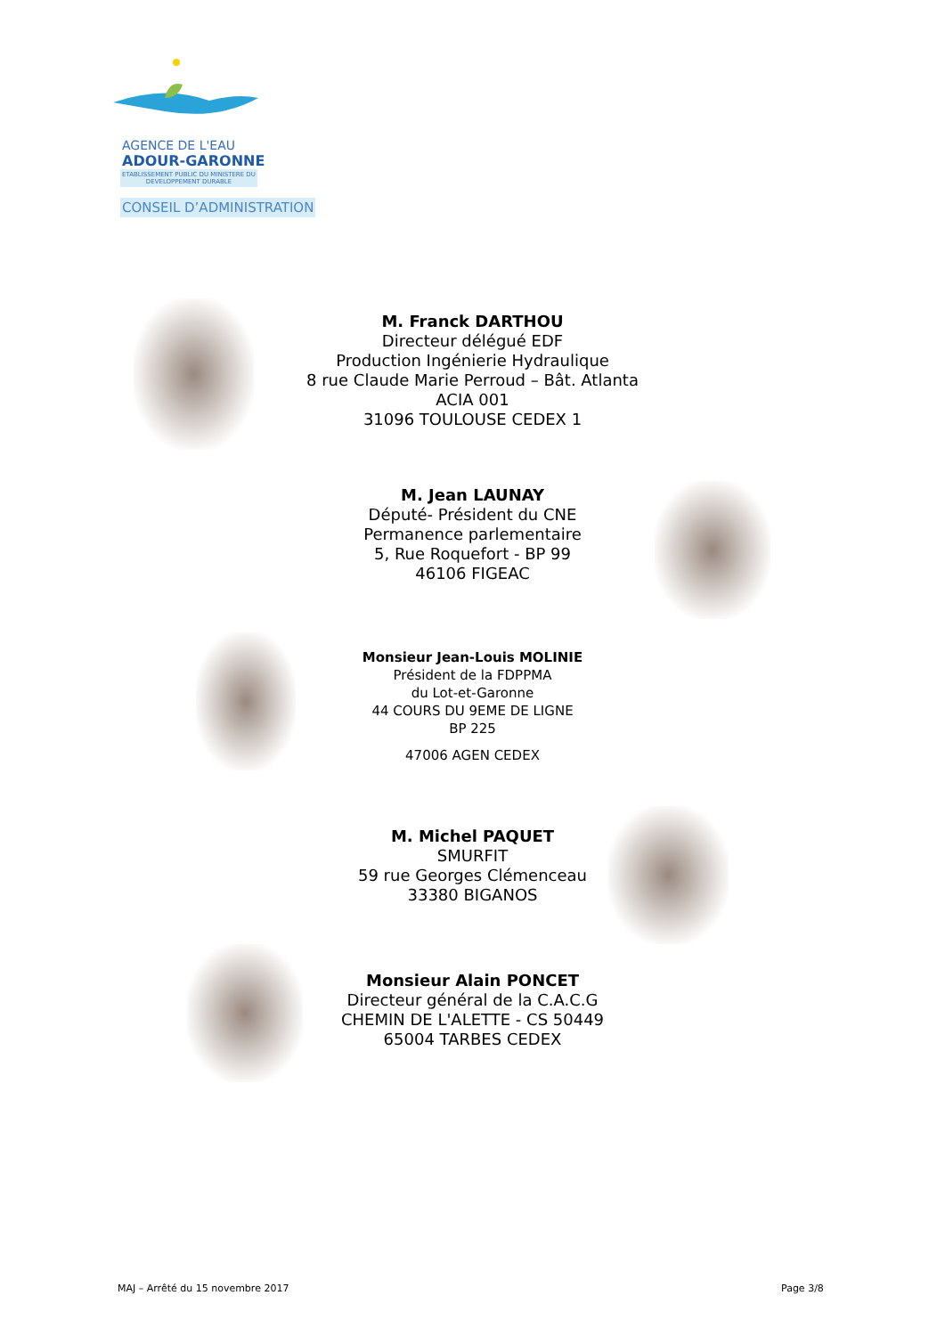AGENCE DE L'EAU
ADOUR-GARONNE
ETABLISSEMENT PUBLIC DU MINISTERE DU DEVELOPPEMENT DURABLE
CONSEIL D’ADMINISTRATION
M. Franck DARTHOU
Directeur délégué EDF
Production Ingénierie Hydraulique
8 rue Claude Marie Perroud – Bât. Atlanta
ACIA 001
31096 TOULOUSE CEDEX 1
M. Jean LAUNAY
Député- Président du CNE
Permanence parlementaire
5, Rue Roquefort - BP 99
46106 FIGEAC
Monsieur Jean-Louis MOLINIE
Président de la FDPPMA
du Lot-et-Garonne
44 COURS DU 9EME DE LIGNE
BP 225
47006 AGEN CEDEX
M. Michel PAQUET
SMURFIT
59 rue Georges Clémenceau
33380 BIGANOS
Monsieur Alain PONCET
Directeur général de la C.A.C.G
CHEMIN DE L'ALETTE - CS 50449
65004 TARBES CEDEX
MAJ – Arrêté du 15 novembre 2017
Page 3/8